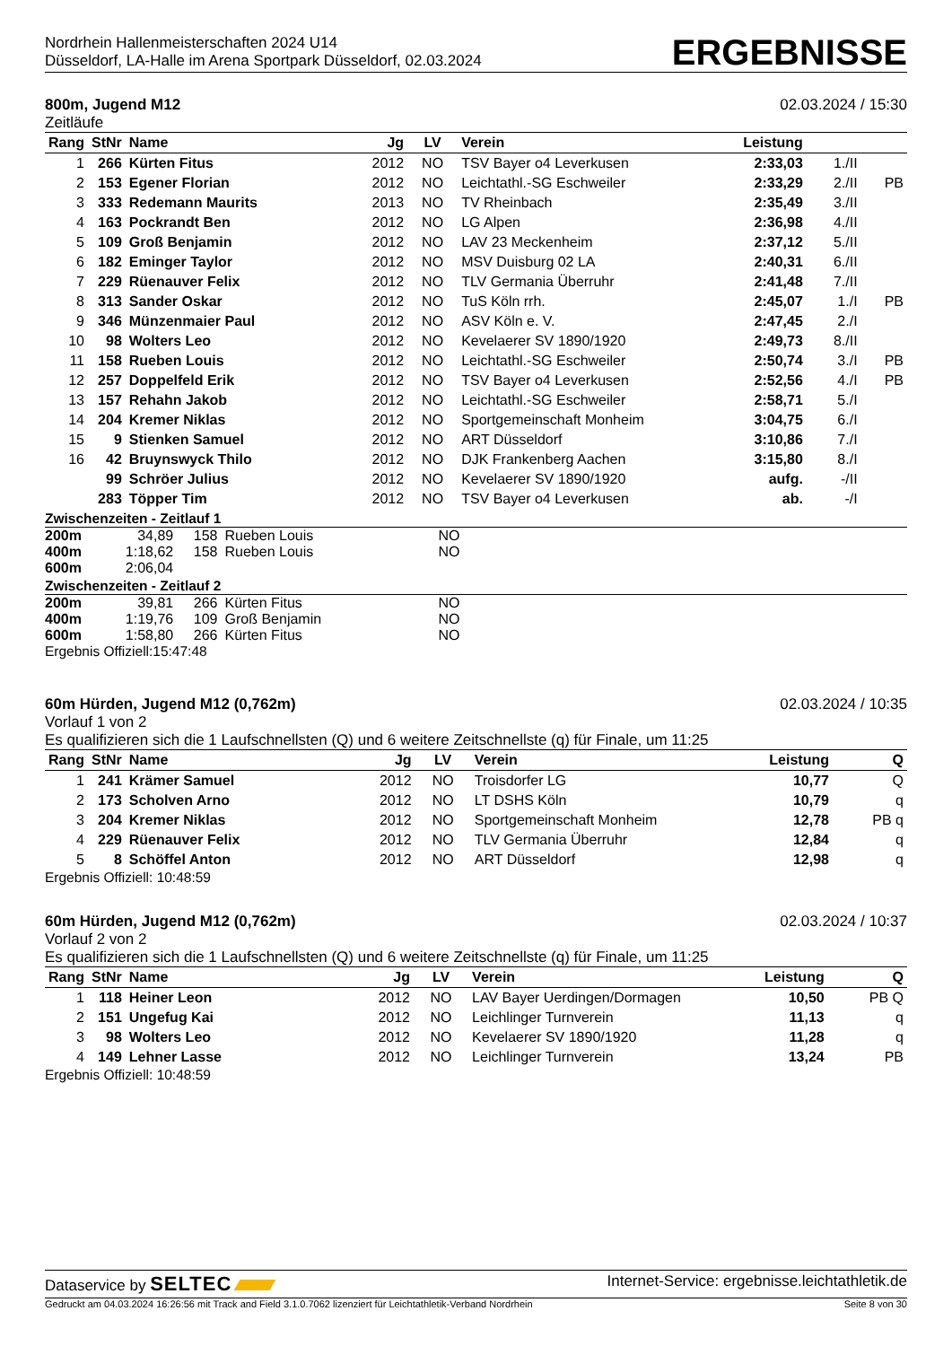Nordrhein Hallenmeisterschaften 2024 U14
Düsseldorf, LA-Halle im Arena Sportpark Düsseldorf, 02.03.2024
ERGEBNISSE
800m, Jugend M12 02.03.2024 / 15:30
Zeitläufe
| Rang | StNr | Name | Jg | LV | Verein | Leistung | | |
| --- | --- | --- | --- | --- | --- | --- | --- | --- |
| 1 | 266 | Kürten Fitus | 2012 | NO | TSV Bayer o4 Leverkusen | 2:33,03 | 1./II | |
| 2 | 153 | Egener Florian | 2012 | NO | Leichtathl.-SG Eschweiler | 2:33,29 | 2./II | PB |
| 3 | 333 | Redemann Maurits | 2013 | NO | TV Rheinbach | 2:35,49 | 3./II | |
| 4 | 163 | Pockrandt Ben | 2012 | NO | LG Alpen | 2:36,98 | 4./II | |
| 5 | 109 | Groß Benjamin | 2012 | NO | LAV 23 Meckenheim | 2:37,12 | 5./II | |
| 6 | 182 | Eminger Taylor | 2012 | NO | MSV Duisburg 02 LA | 2:40,31 | 6./II | |
| 7 | 229 | Rüenauver Felix | 2012 | NO | TLV Germania Überruhr | 2:41,48 | 7./II | |
| 8 | 313 | Sander Oskar | 2012 | NO | TuS Köln rrh. | 2:45,07 | 1./I | PB |
| 9 | 346 | Münzenmaier Paul | 2012 | NO | ASV Köln e. V. | 2:47,45 | 2./I | |
| 10 | 98 | Wolters Leo | 2012 | NO | Kevelaerer SV 1890/1920 | 2:49,73 | 8./II | |
| 11 | 158 | Rueben Louis | 2012 | NO | Leichtathl.-SG Eschweiler | 2:50,74 | 3./I | PB |
| 12 | 257 | Doppelfeld Erik | 2012 | NO | TSV Bayer o4 Leverkusen | 2:52,56 | 4./I | PB |
| 13 | 157 | Rehahn Jakob | 2012 | NO | Leichtathl.-SG Eschweiler | 2:58,71 | 5./I | |
| 14 | 204 | Kremer Niklas | 2012 | NO | Sportgemeinschaft Monheim | 3:04,75 | 6./I | |
| 15 | 9 | Stienken Samuel | 2012 | NO | ART Düsseldorf | 3:10,86 | 7./I | |
| 16 | 42 | Bruynswyck Thilo | 2012 | NO | DJK Frankenberg Aachen | 3:15,80 | 8./I | |
| | 99 | Schröer Julius | 2012 | NO | Kevelaerer SV 1890/1920 | aufg. | -/II | |
| | 283 | Töpper Tim | 2012 | NO | TSV Bayer o4 Leverkusen | ab. | -/I | |
Zwischenzeiten - Zeitlauf 1
| 200m | 34,89 | 158 | Rueben Louis | NO |
| 400m | 1:18,62 | 158 | Rueben Louis | NO |
| 600m | 2:06,04 | | | |
Zwischenzeiten - Zeitlauf 2
| 200m | 39,81 | 266 | Kürten Fitus | NO |
| 400m | 1:19,76 | 109 | Groß Benjamin | NO |
| 600m | 1:58,80 | 266 | Kürten Fitus | NO |
Ergebnis Offiziell:15:47:48
60m Hürden, Jugend M12 (0,762m) 02.03.2024 / 10:35
Vorlauf 1 von 2
Es qualifizieren sich die 1 Laufschnellsten (Q) und 6 weitere Zeitschnellste (q) für Finale, um 11:25
| Rang | StNr | Name | Jg | LV | Verein | Leistung | Q |
| --- | --- | --- | --- | --- | --- | --- | --- |
| 1 | 241 | Krämer Samuel | 2012 | NO | Troisdorfer LG | 10,77 | Q |
| 2 | 173 | Scholven Arno | 2012 | NO | LT DSHS Köln | 10,79 | q |
| 3 | 204 | Kremer Niklas | 2012 | NO | Sportgemeinschaft Monheim | 12,78 | PB q |
| 4 | 229 | Rüenauver Felix | 2012 | NO | TLV Germania Überruhr | 12,84 | q |
| 5 | 8 | Schöffel Anton | 2012 | NO | ART Düsseldorf | 12,98 | q |
Ergebnis Offiziell: 10:48:59
60m Hürden, Jugend M12 (0,762m) 02.03.2024 / 10:37
Vorlauf 2 von 2
Es qualifizieren sich die 1 Laufschnellsten (Q) und 6 weitere Zeitschnellste (q) für Finale, um 11:25
| Rang | StNr | Name | Jg | LV | Verein | Leistung | Q |
| --- | --- | --- | --- | --- | --- | --- | --- |
| 1 | 118 | Heiner Leon | 2012 | NO | LAV Bayer Uerdingen/Dormagen | 10,50 | PB Q |
| 2 | 151 | Ungefug Kai | 2012 | NO | Leichlinger Turnverein | 11,13 | q |
| 3 | 98 | Wolters Leo | 2012 | NO | Kevelaerer SV 1890/1920 | 11,28 | q |
| 4 | 149 | Lehner Lasse | 2012 | NO | Leichlinger Turnverein | 13,24 | PB |
Ergebnis Offiziell: 10:48:59
Dataservice by SELTEC Internet-Service: ergebnisse.leichtathletik.de
Gedruckt am 04.03.2024 16:26:56 mit Track and Field 3.1.0.7062 lizenziert für Leichtathletik-Verband Nordrhein Seite 8 von 30